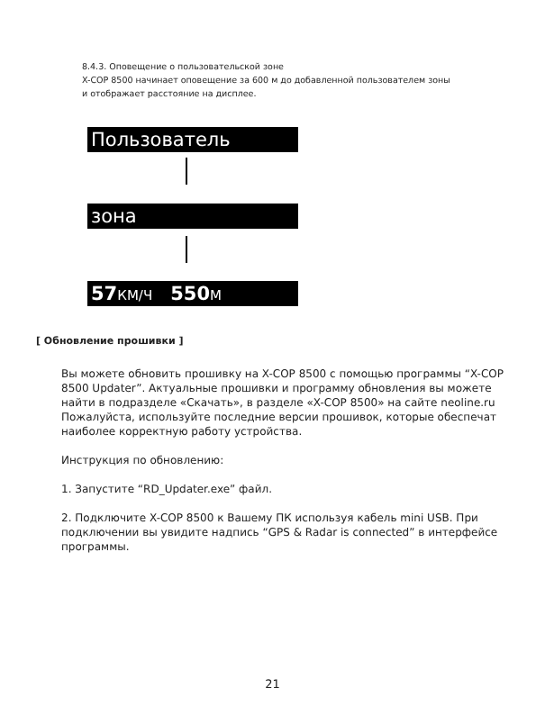8.4.3. Оповещение о пользовательской зоне
X-COP 8500 начинает оповещение за 600 м до добавленной пользователем зоны
и отображает расстояние на дисплее.
Пользователь
зона
57 КМ/Ч 550 М
[ Обновление прошивки ]
Вы можете обновить прошивку на X-COP 8500 с помощью программы “X-COP 8500 Updater”. Актуальные прошивки и программу обновления вы можете найти в подразделе «Скачать», в разделе «X-COP 8500» на сайте neoline.ru
Пожалуйста, используйте последние версии прошивок, которые обеспечат наиболее корректную работу устройства.
Инструкция по обновлению:
1. Запустите “RD_Updater.exe” файл.
2. Подключите X-COP 8500 к Вашему ПК используя кабель mini USB. При подключении вы увидите надпись “GPS & Radar is connected” в интерфейсе программы.
21